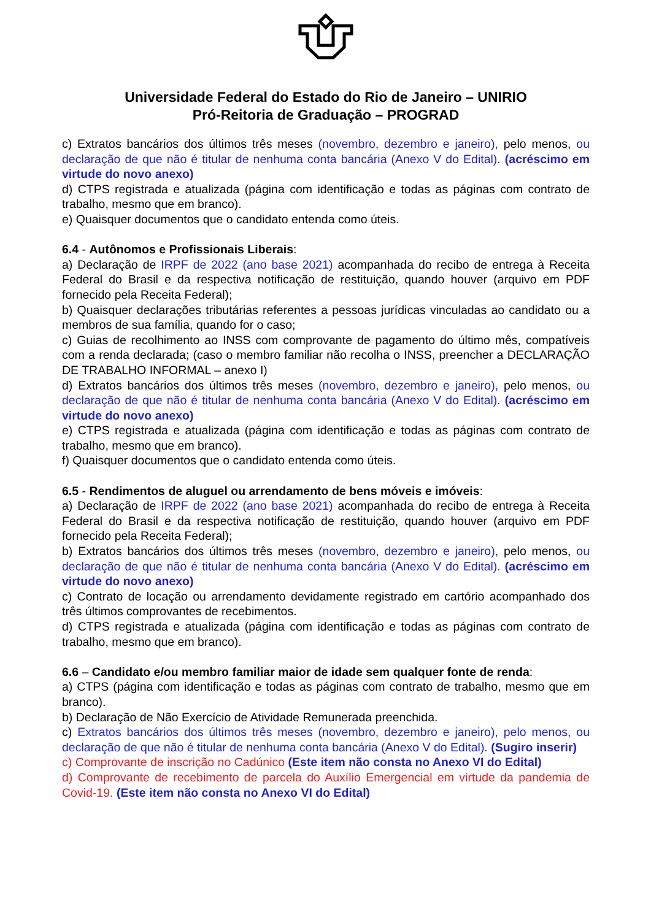Universidade Federal do Estado do Rio de Janeiro – UNIRIO
Pró-Reitoria de Graduação – PROGRAD
c) Extratos bancários dos últimos três meses (novembro, dezembro e janeiro), pelo menos, ou declaração de que não é titular de nenhuma conta bancária (Anexo V do Edital). (acréscimo em virtude do novo anexo)
d) CTPS registrada e atualizada (página com identificação e todas as páginas com contrato de trabalho, mesmo que em branco).
e) Quaisquer documentos que o candidato entenda como úteis.
6.4 - Autônomos e Profissionais Liberais:
a) Declaração de IRPF de 2022 (ano base 2021) acompanhada do recibo de entrega à Receita Federal do Brasil e da respectiva notificação de restituição, quando houver (arquivo em PDF fornecido pela Receita Federal);
b) Quaisquer declarações tributárias referentes a pessoas jurídicas vinculadas ao candidato ou a membros de sua família, quando for o caso;
c) Guias de recolhimento ao INSS com comprovante de pagamento do último mês, compatíveis com a renda declarada; (caso o membro familiar não recolha o INSS, preencher a DECLARAÇÃO DE TRABALHO INFORMAL – anexo I)
d) Extratos bancários dos últimos três meses (novembro, dezembro e janeiro), pelo menos, ou declaração de que não é titular de nenhuma conta bancária (Anexo V do Edital). (acréscimo em virtude do novo anexo)
e) CTPS registrada e atualizada (página com identificação e todas as páginas com contrato de trabalho, mesmo que em branco).
f) Quaisquer documentos que o candidato entenda como úteis.
6.5 - Rendimentos de aluguel ou arrendamento de bens móveis e imóveis:
a) Declaração de IRPF de 2022 (ano base 2021) acompanhada do recibo de entrega à Receita Federal do Brasil e da respectiva notificação de restituição, quando houver (arquivo em PDF fornecido pela Receita Federal);
b) Extratos bancários dos últimos três meses (novembro, dezembro e janeiro), pelo menos, ou declaração de que não é titular de nenhuma conta bancária (Anexo V do Edital). (acréscimo em virtude do novo anexo)
c) Contrato de locação ou arrendamento devidamente registrado em cartório acompanhado dos três últimos comprovantes de recebimentos.
d) CTPS registrada e atualizada (página com identificação e todas as páginas com contrato de trabalho, mesmo que em branco).
6.6 – Candidato e/ou membro familiar maior de idade sem qualquer fonte de renda:
a) CTPS (página com identificação e todas as páginas com contrato de trabalho, mesmo que em branco).
b) Declaração de Não Exercício de Atividade Remunerada preenchida.
c) Extratos bancários dos últimos três meses (novembro, dezembro e janeiro), pelo menos, ou declaração de que não é titular de nenhuma conta bancária (Anexo V do Edital). (Sugiro inserir)
c) Comprovante de inscrição no Cadúnico (Este item não consta no Anexo VI do Edital)
d) Comprovante de recebimento de parcela do Auxílio Emergencial em virtude da pandemia de Covid-19. (Este item não consta no Anexo VI do Edital)